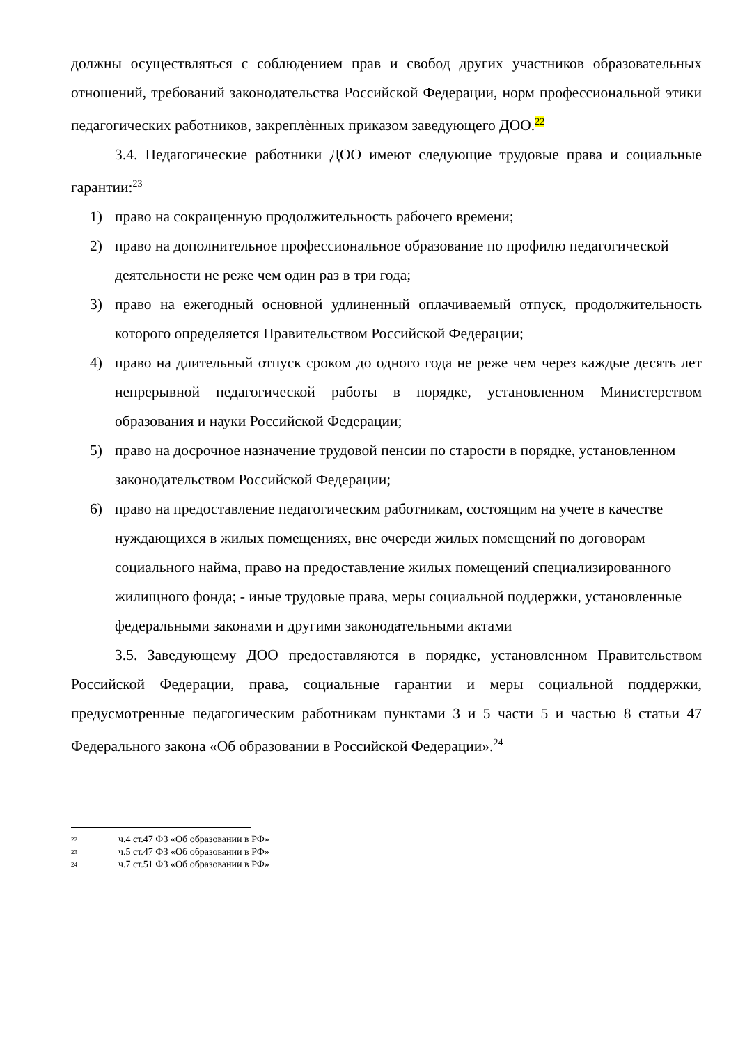должны осуществляться с соблюдением прав и свобод других участников образовательных отношений, требований законодательства Российской Федерации, норм профессиональной этики педагогических работников, закреплѐнных приказом заведующего ДОО.<sup>22</sup>
3.4. Педагогические работники ДОО имеют следующие трудовые права и социальные гарантии:<sup>23</sup>
1) право на сокращенную продолжительность рабочего времени;
2) право на дополнительное профессиональное образование по профилю педагогической деятельности не реже чем один раз в три года;
3) право на ежегодный основной удлиненный оплачиваемый отпуск, продолжительность которого определяется Правительством Российской Федерации;
4) право на длительный отпуск сроком до одного года не реже чем через каждые десять лет непрерывной педагогической работы в порядке, установленном Министерством образования и науки Российской Федерации;
5) право на досрочное назначение трудовой пенсии по старости в порядке, установленном законодательством Российской Федерации;
6) право на предоставление педагогическим работникам, состоящим на учете в качестве нуждающихся в жилых помещениях, вне очереди жилых помещений по договорам социального найма, право на предоставление жилых помещений специализированного жилищного фонда; - иные трудовые права, меры социальной поддержки, установленные
федеральными законами и другими законодательными актами
3.5. Заведующему ДОО предоставляются в порядке, установленном Правительством Российской Федерации, права, социальные гарантии и меры социальной поддержки, предусмотренные педагогическим работникам пунктами 3 и 5 части 5 и частью 8 статьи 47 Федерального закона «Об образовании в Российской Федерации».<sup>24</sup>
<sup>22</sup> ч.4 ст.47 ФЗ «Об образовании в РФ»
<sup>23</sup> ч.5 ст.47 ФЗ «Об образовании в РФ»
<sup>24</sup> ч.7 ст.51 ФЗ «Об образовании в РФ»